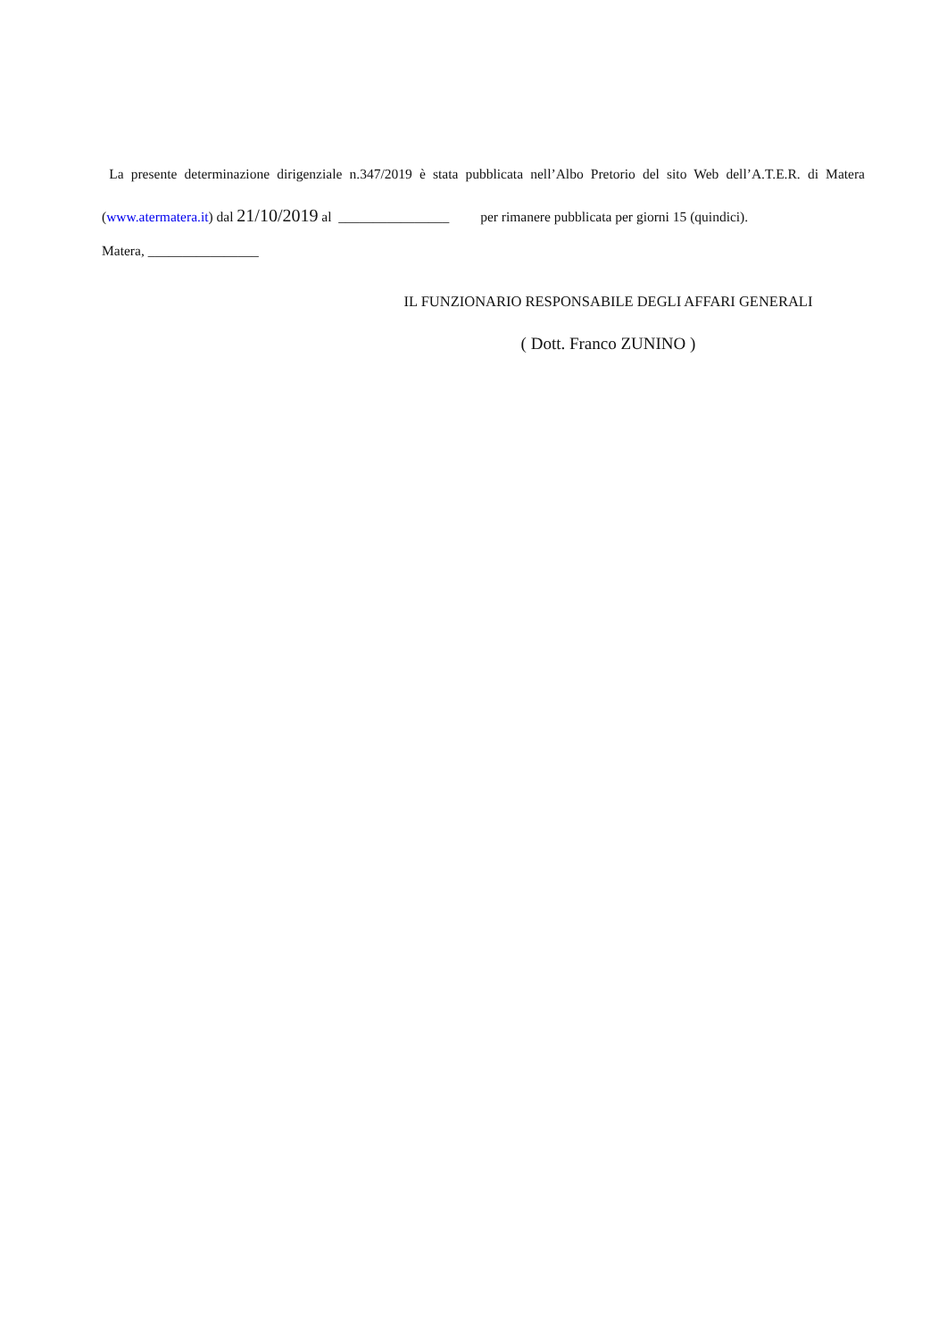La presente determinazione dirigenziale n.347/2019 è stata pubblicata nell’Albo Pretorio del sito Web dell’A.T.E.R. di Matera (www.atermatera.it) dal 21/10/2019 al ________________ per rimanere pubblicata per giorni 15 (quindici).
Matera, ________________
IL FUNZIONARIO RESPONSABILE DEGLI AFFARI GENERALI
( Dott. Franco ZUNINO )